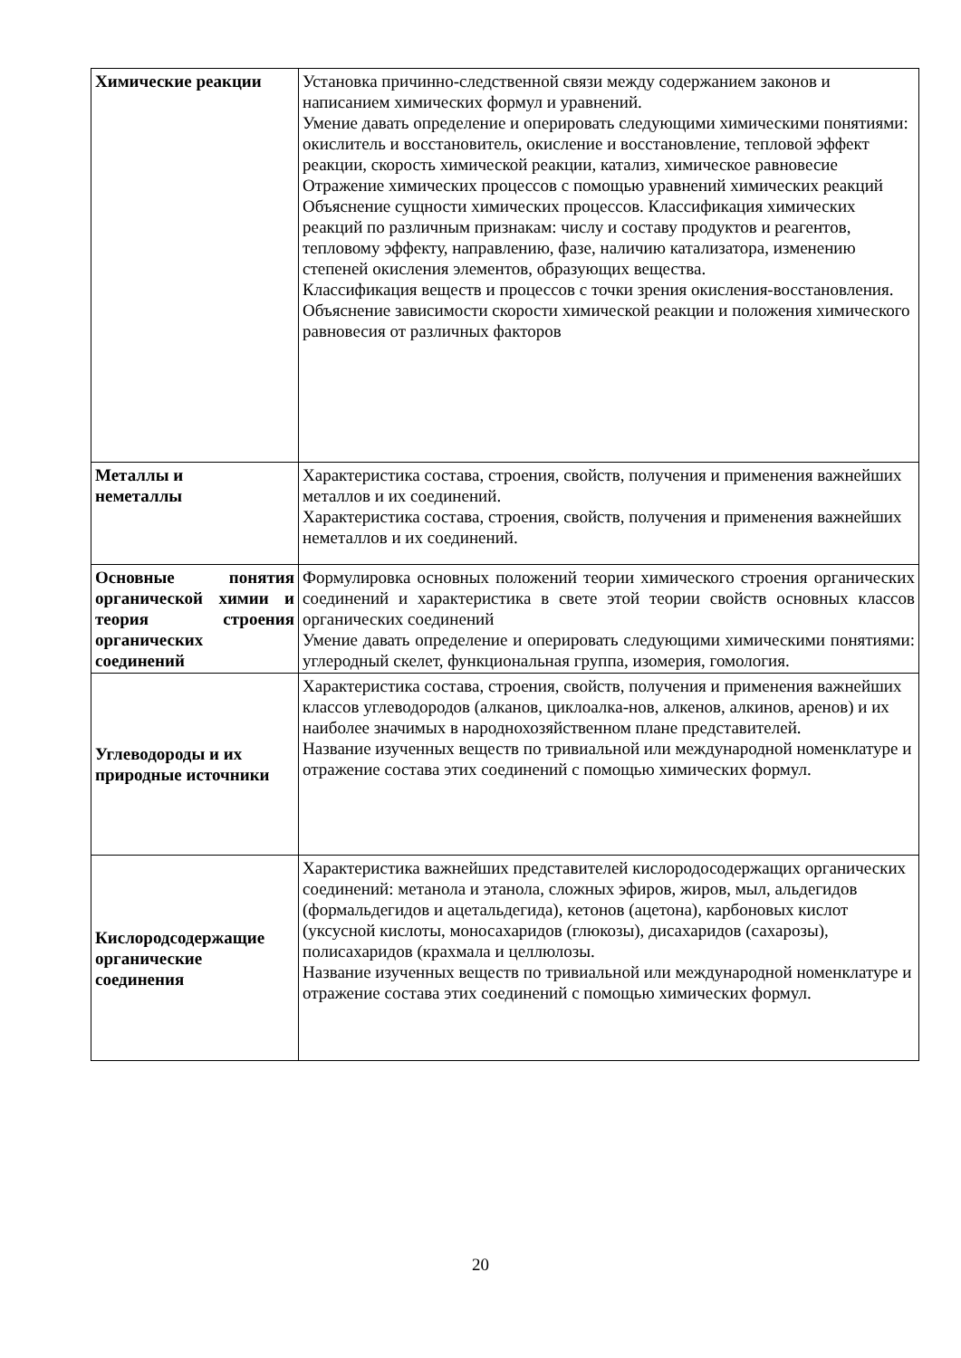| Химические реакции | Установка причинно-следственной связи между содержанием законов и написанием химических формул и уравнений. Умение давать определение и оперировать следующими химическими понятиями: окислитель и восстановитель, окисление и восстановление, тепловой эффект реакции, скорость химической реакции, катализ, химическое равновесие Отражение химических процессов с помощью уравнений химических реакций Объяснение сущности химических процессов. Классификация химических реакций по различным признакам: числу и составу продуктов и реагентов, тепловому эффекту, направлению, фазе, наличию катализатора, изменению степеней окисления элементов, образующих вещества. Классификация веществ и процессов с точки зрения окисления-восстановления. Объяснение зависимости скорости химической реакции и положения химического равновесия от различных факторов |
| Металлы и неметаллы | Характеристика состава, строения, свойств, получения и применения важнейших металлов и их соединений. Характеристика состава, строения, свойств, получения и применения важнейших неметаллов и их соединений. |
| Основные понятия органической химии и теория строения органических соединений | Формулировка основных положений теории химического строения органических соединений и характеристика в свете этой теории свойств основных классов органических соединений Умение давать определение и оперировать следующими химическими понятиями: углеродный скелет, функциональная группа, изомерия, гомология. |
| Углеводороды и их природные источники | Характеристика состава, строения, свойств, получения и применения важнейших классов углеводородов (алканов, циклоалка-нов, алкенов, алкинов, аренов) и их наиболее значимых в народнохозяйственном плане представителей. Название изученных веществ по тривиальной или международной номенклатуре и отражение состава этих соединений с помощью химических формул. |
| Кислородсодержащие органические соединения | Характеристика важнейших представителей кислородосодержащих органических соединений: метанола и этанола, сложных эфиров, жиров, мыл, альдегидов (формальдегидов и ацетальдегида), кетонов (ацетона), карбоновых кислот (уксусной кислоты, моносахаридов (глюкозы), дисахаридов (сахарозы), полисахаридов (крахмала и целлюлозы. Название изученных веществ по тривиальной или международной номенклатуре и отражение состава этих соединений с помощью химических формул. |
20